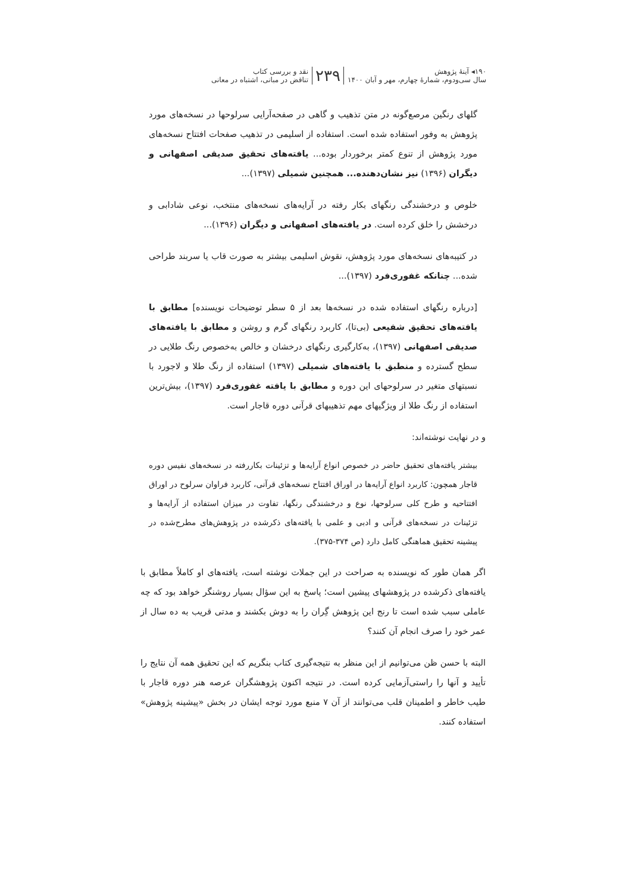۱۹۰◂ آینهٔ پژوهش
سال سی‌ودوم، شمارهٔ چهارم، مهر و آبان ۱۴۰۰
۲۳۹
نقد و بررسی کتاب
تناقض در مبانی، اشتباه در معانی
گلهای رنگین مرصع‌گونه در متن تذهیب و گاهی در صفحه‌آرایی سرلوحها در نسخه‌های مورد پژوهش به وفور استفاده شده است. استفاده از اسلیمی در تذهیب صفحات افتتاح نسخه‌های مورد پژوهش از تنوع کمتر برخوردار بوده... یافته‌های تحقیق صدیقی اصفهانی و دیگران (۱۳۹۶) نیز نشان‌دهنده... همچنین شمیلی (۱۳۹۷)...
خلوص و درخشندگی رنگهای بکار رفته در آرایه‌های نسخه‌های منتخب، نوعی شادابی و درخشش را خلق کرده است. در یافته‌های اصفهانی و دیگران (۱۳۹۶)...
در کتیبه‌های نسخه‌های مورد پژوهش، نقوش اسلیمی بیشتر به صورت قاب یا سربند طراحی شده... چنانکه غفوری‌فرد (۱۳۹۷)...
[درباره رنگهای استفاده شده در نسخه‌ها بعد از ۵ سطر توضیحات نویسنده] مطابق با یافته‌های تحقیق شفیعی (بی‌تا)، کاربرد رنگهای گرم و روشن و مطابق با یافته‌های صدیقی اصفهانی (۱۳۹۷)، به‌کارگیری رنگهای درخشان و خالص به‌خصوص رنگ طلایی در سطح گسترده و منطبق با یافته‌های شمیلی (۱۳۹۷) استفاده از رنگ طلا و لاجورد با نسبتهای متغیر در سرلوحهای این دوره و مطابق با یافته غفوری‌فرد (۱۳۹۷)، بیش‌ترین استفاده از رنگ طلا از ویژگیهای مهم تذهیبهای قرآنی دوره قاجار است.
و در نهایت نوشته‌اند:
بیشتر یافته‌های تحقیق حاضر در خصوص انواع آرایه‌ها و تزئینات بکاررفته در نسخه‌های نفیس دوره قاجار همچون: کاربرد انواع آرایه‌ها در اوراق افتتاح نسخه‌های قرآنی، کاربرد فراوان سرلوح در اوراق افتتاحیه و طرح کلی سرلوحها، نوع و درخشندگی رنگها، تفاوت در میزان استفاده از آرایه‌ها و تزئینات در نسخه‌های قرآنی و ادبی و علمی با یافته‌های ذکرشده در پژوهش‌های مطرح‌شده در پیشینه تحقیق هماهنگی کامل دارد (ص ۳۷۴-۳۷۵).
اگر همان طور که نویسنده به صراحت در این جملات نوشته است، یافته‌های او کاملاً مطابق با یافته‌های ذکرشده در پژوهشهای پیشین است؛ پاسخ به این سؤال بسیار روشنگر خواهد بود که چه عاملی سبب شده است تا رنج این پژوهش گِران را به دوش بکشند و مدتی قریب به ده سال از عمر خود را صرف انجام آن کنند؟
البته با حسن ظن می‌توانیم از این منظر به نتیجه‌گیری کتاب بنگریم که این تحقیق همه آن نتایج را تأیید و آنها را راستی‌آزمایی کرده است. در نتیجه اکنون پژوهشگران عرصه هنر دوره قاجار با طیب خاطر و اطمینان قلب می‌توانند از آن ۷ منبع مورد توجه ایشان در بخش «پیشینه پژوهش» استفاده کنند.